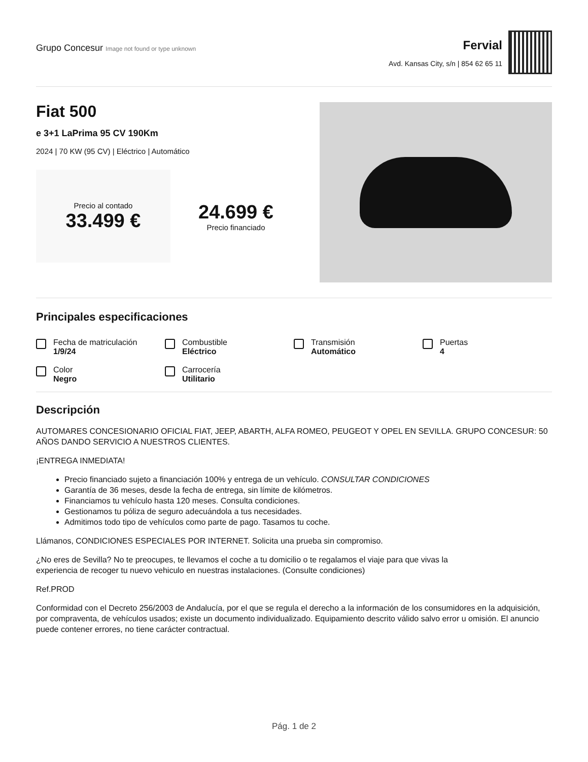Grupo Concesur Image not found or type unknown
Fervial
Avd. Kansas City, s/n | 854 62 65 11
Fiat 500
e 3+1 LaPrima 95 CV 190Km
2024 | 70 KW (95 CV) | Eléctrico | Automático
Precio al contado
33.499 €
24.699 €
Precio financiado
Principales especificaciones
Fecha de matriculación
1/9/24
Combustible
Eléctrico
Transmisión
Automático
Puertas
4
Color
Negro
Carrocería
Utilitario
Descripción
AUTOMARES CONCESIONARIO OFICIAL FIAT, JEEP, ABARTH, ALFA ROMEO, PEUGEOT Y OPEL EN SEVILLA. GRUPO CONCESUR: 50 AÑOS DANDO SERVICIO A NUESTROS CLIENTES.
¡ENTREGA INMEDIATA!
Precio financiado sujeto a financiación 100% y entrega de un vehículo. CONSULTAR CONDICIONES
Garantía de 36 meses, desde la fecha de entrega, sin límite de kilómetros.
Financiamos tu vehículo hasta 120 meses. Consulta condiciones.
Gestionamos tu póliza de seguro adecuándola a tus necesidades.
Admitimos todo tipo de vehículos como parte de pago. Tasamos tu coche.
Llámanos, CONDICIONES ESPECIALES POR INTERNET. Solicita una prueba sin compromiso.
¿No eres de Sevilla? No te preocupes, te llevamos el coche a tu domicilio o te regalamos el viaje para que vivas la
experiencia de recoger tu nuevo vehiculo en nuestras instalaciones. (Consulte condiciones)
Ref.PROD
Conformidad con el Decreto 256/2003 de Andalucía, por el que se regula el derecho a la información de los consumidores en la adquisición, por compraventa, de vehículos usados; existe un documento individualizado. Equipamiento descrito válido salvo error u omisión. El anuncio puede contener errores, no tiene carácter contractual.
Pág. 1 de 2